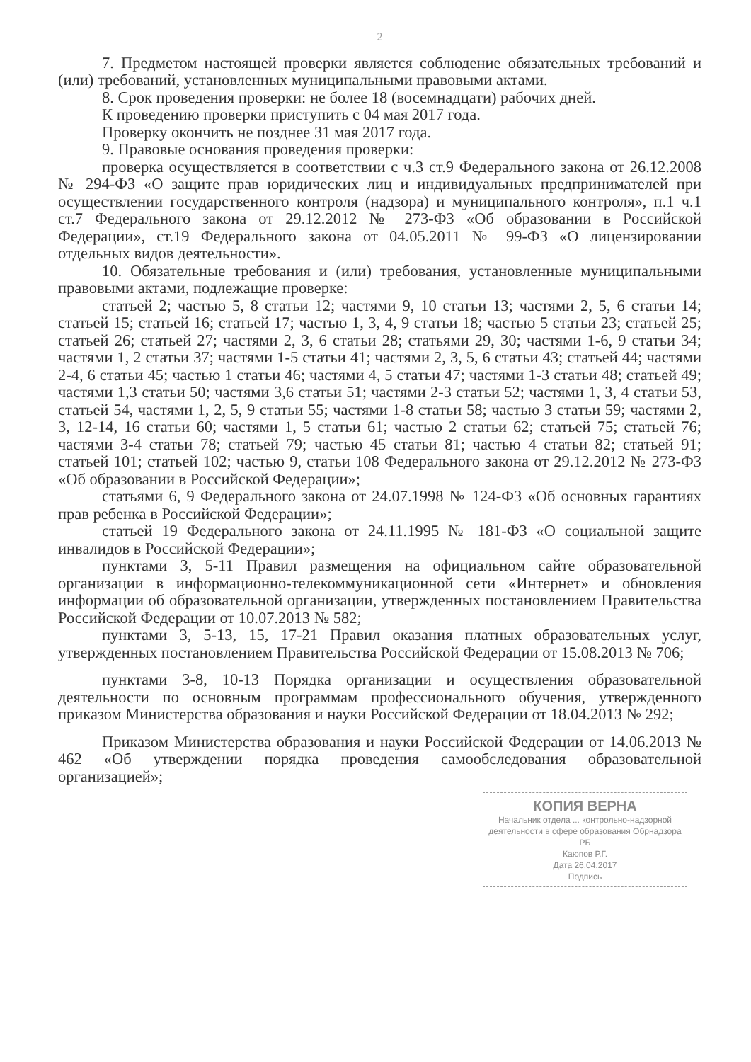2
7. Предметом настоящей проверки является соблюдение обязательных требований и (или) требований, установленных муниципальными правовыми актами.
8. Срок проведения проверки: не более 18 (восемнадцати) рабочих дней.
К проведению проверки приступить с 04 мая 2017 года.
Проверку окончить не позднее 31 мая 2017 года.
9. Правовые основания проведения проверки:
проверка осуществляется в соответствии с ч.3 ст.9 Федерального закона от 26.12.2008 № 294-ФЗ «О защите прав юридических лиц и индивидуальных предпринимателей при осуществлении государственного контроля (надзора) и муниципального контроля», п.1 ч.1 ст.7 Федерального закона от 29.12.2012 № 273-ФЗ «Об образовании в Российской Федерации», ст.19 Федерального закона от 04.05.2011 № 99-ФЗ «О лицензировании отдельных видов деятельности».
10. Обязательные требования и (или) требования, установленные муниципальными правовыми актами, подлежащие проверке:
статьей 2; частью 5, 8 статьи 12; частями 9, 10 статьи 13; частями 2, 5, 6 статьи 14; статьей 15; статьей 16; статьей 17; частью 1, 3, 4, 9 статьи 18; частью 5 статьи 23; статьей 25; статьей 26; статьей 27; частями 2, 3, 6 статьи 28; статьями 29, 30; частями 1-6, 9 статьи 34; частями 1, 2 статьи 37; частями 1-5 статьи 41; частями 2, 3, 5, 6 статьи 43; статьей 44; частями 2-4, 6 статьи 45; частью 1 статьи 46; частями 4, 5 статьи 47; частями 1-3 статьи 48; статьей 49; частями 1,3 статьи 50; частями 3,6 статьи 51; частями 2-3 статьи 52; частями 1, 3, 4 статьи 53, статьей 54, частями 1, 2, 5, 9 статьи 55; частями 1-8 статьи 58; частью 3 статьи 59; частями 2, 3, 12-14, 16 статьи 60; частями 1, 5 статьи 61; частью 2 статьи 62; статьей 75; статьей 76; частями 3-4 статьи 78; статьей 79; частью 45 статьи 81; частью 4 статьи 82; статьей 91; статьей 101; статьей 102; частью 9, статьи 108 Федерального закона от 29.12.2012 № 273-ФЗ «Об образовании в Российской Федерации»;
статьями 6, 9 Федерального закона от 24.07.1998 № 124-ФЗ «Об основных гарантиях прав ребенка в Российской Федерации»;
статьей 19 Федерального закона от 24.11.1995 № 181-ФЗ «О социальной защите инвалидов в Российской Федерации»;
пунктами 3, 5-11 Правил размещения на официальном сайте образовательной организации в информационно-телекоммуникационной сети «Интернет» и обновления информации об образовательной организации, утвержденных постановлением Правительства Российской Федерации от 10.07.2013 № 582;
пунктами 3, 5-13, 15, 17-21 Правил оказания платных образовательных услуг, утвержденных постановлением Правительства Российской Федерации от 15.08.2013 № 706;
пунктами 3-8, 10-13 Порядка организации и осуществления образовательной деятельности по основным программам профессионального обучения, утвержденного приказом Министерства образования и науки Российской Федерации от 18.04.2013 № 292;
Приказом Министерства образования и науки Российской Федерации от 14.06.2013 № 462 «Об утверждении порядка проведения самообследования образовательной организацией»;
КОПИЯ ВЕРНА
Начальник отдела ... контрольно-надзорной деятельности в сфере образования Обрнадзора РБ
Каюпов Р.Г.
Дата 26.04.2017
Подпись